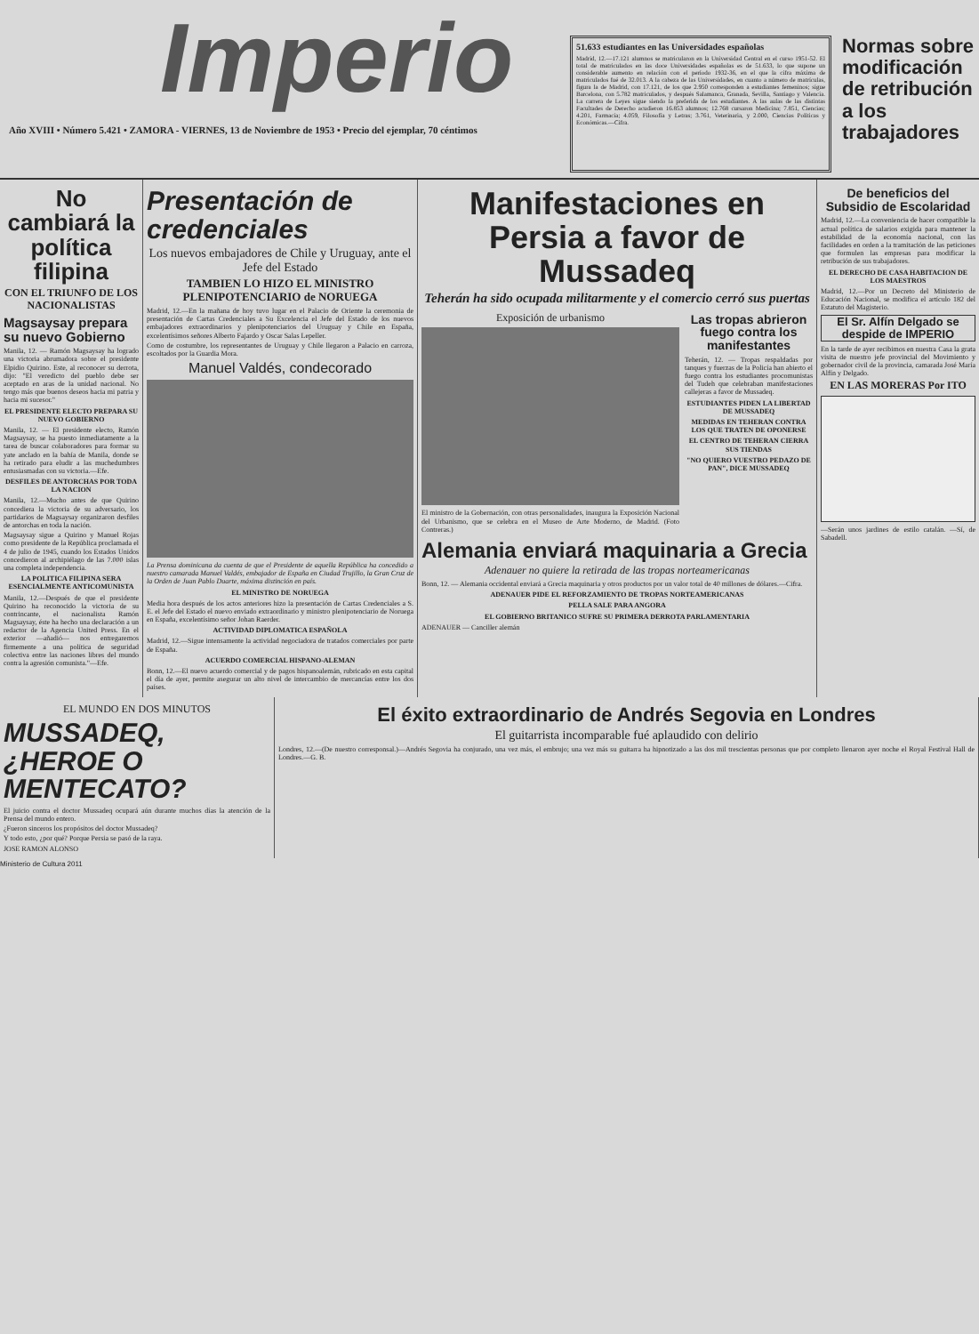Imperio
Año XVIII • Número 5.421 • ZAMORA - VIERNES, 13 de Noviembre de 1953 • Precio del ejemplar, 70 céntimos
51.633 estudiantes en las Universidades españolas
Madrid, 12.—17.121 alumnos se matricularon en la Universidad Central en el curso 1951-52. El total de matriculados en las doce Universidades españolas es de 51.633, lo que supone un considerable aumento en relación con el período 1932-36, en el que la cifra máxima de matriculados fué de 32.013. A la cabeza de las Universidades, en cuanto a número de matrículas, figura la de Madrid, con 17.121, de los que 2.950 corresponden a estudiantes femeninos; sigue Barcelona, con 5.782 matriculados, y después Salamanca, Granada, Sevilla, Santiago y Valencia. La carrera de Leyes sigue siendo la preferida de los estudiantes. A las aulas de las distintas Facultades de Derecho acudieron 16.853 alumnos; 12.768 cursaron Medicina; 7.851, Ciencias; 4.201, Farmacia; 4.059, Filosofía y Letras; 3.761, Veterinaria, y 2.000, Ciencias Políticas y Económicas.—Cifra.
Normas sobre modificación de retribución a los trabajadores
No cambiará la política filipina
CON EL TRIUNFO DE LOS NACIONALISTAS
Magsaysay prepara su nuevo Gobierno
Manila, 12. — Ramón Magsaysay ha logrado una victoria abrumadora sobre el presidente Elpidio Quirino. Este, al reconocer su derrota, dijo: "El veredicto del pueblo debe ser aceptado en aras de la unidad nacional. No tengo más que buenos deseos hacia mi patria y hacia mi sucesor."
EL PRESIDENTE ELECTO PREPARA SU NUEVO GOBIERNO
Manila, 12. — El presidente electo, Ramón Magsaysay, se ha puesto inmediatamente a la tarea de buscar colaboradores para formar su yate anclado en la bahía de Manila, donde se ha retirado para eludir a las muchedumbres entusiasmadas con su victoria.—Efe.
DESFILES DE ANTORCHAS POR TODA LA NACION
Manila, 12.—Mucho antes de que Quirino concediera la victoria de su adversario, los partidarios de Magsaysay organizaron desfiles de antorchas en toda la nación.
Magsaysay sigue a Quirino y Manuel Rojas como presidente de la República proclamada el 4 de julio de 1945, cuando los Estados Unidos concedieron al archipiélago de las 7.000 islas una completa independencia.
LA POLITICA FILIPINA SERA ESENCIALMENTE ANTICOMUNISTA
Manila, 12.—Después de que el presidente Quirino ha reconocido la victoria de su contrincante, el nacionalista Ramón Magsaysay, éste ha hecho una declaración a un redactor de la Agencia United Press. En el exterior —añadió— nos entregaremos firmemente a una política de seguridad colectiva entre las naciones libres del mundo contra la agresión comunista."—Efe.
Presentación de credenciales
Los nuevos embajadores de Chile y Uruguay, ante el Jefe del Estado
TAMBIEN LO HIZO EL MINISTRO PLENIPOTENCIARIO de NORUEGA
Madrid, 12.—En la mañana de hoy tuvo lugar en el Palacio de Oriente la ceremonia de presentación de Cartas Credenciales a Su Excelencia el Jefe del Estado de los nuevos embajadores extraordinarios y plenipotenciarios del Uruguay y Chile en España, excelentísimos señores Alberto Fajardo y Oscar Salas Lepeller.
Como de costumbre, los representantes de Uruguay y Chile llegaron a Palacio en carroza, escoltados por la Guardia Mora.
Manuel Valdés, condecorado
La Prensa dominicana da cuenta de que el Presidente de aquella República ha concedido a nuestro camarada Manuel Valdés, embajador de España en Ciudad Trujillo, la Gran Cruz de la Orden de Juan Pablo Duarte, máxima distinción en país.
EL MINISTRO DE NORUEGA
Media hora después de los actos anteriores hizo la presentación de Cartas Credenciales a S. E. el Jefe del Estado el nuevo enviado extraordinario y ministro plenipotenciario de Noruega en España, excelentísimo señor Johan Raerder.
ACTIVIDAD DIPLOMATICA ESPAÑOLA
Madrid, 12.—Sigue intensamente la actividad negociadora de tratados comerciales por parte de España.
ACUERDO COMERCIAL HISPANO-ALEMAN
Bonn, 12.—El nuevo acuerdo comercial y de pagos hispanoalemán, rubricado en esta capital el día de ayer, permite asegurar un alto nivel de intercambio de mercancías entre los dos países.
Manifestaciones en Persia a favor de Mussadeq
Teherán ha sido ocupada militarmente y el comercio cerró sus puertas
Exposición de urbanismo
El ministro de la Gobernación, con otras personalidades, inaugura la Exposición Nacional del Urbanismo, que se celebra en el Museo de Arte Moderno, de Madrid. (Foto Contreras.)
Las tropas abrieron fuego contra los manifestantes
Teherán, 12. — Tropas respaldadas por tanques y fuerzas de la Policía han abierto el fuego contra los estudiantes procomunistas del Tudeh que celebraban manifestaciones callejeras a favor de Mussadeq.
ESTUDIANTES PIDEN LA LIBERTAD DE MUSSADEQ
MEDIDAS EN TEHERAN CONTRA LOS QUE TRATEN DE OPONERSE
EL CENTRO DE TEHERAN CIERRA SUS TIENDAS
"NO QUIERO VUESTRO PEDAZO DE PAN", DICE MUSSADEQ
Alemania enviará maquinaria a Grecia
Adenauer no quiere la retirada de las tropas norteamericanas
Bonn, 12. — Alemania occidental enviará a Grecia maquinaria y otros productos por un valor total de 40 millones de dólares.—Cifra.
ADENAUER PIDE EL REFORZAMIENTO DE TROPAS NORTEAMERICANAS
PELLA SALE PARA ANGORA
EL GOBIERNO BRITANICO SUFRE SU PRIMERA DERROTA PARLAMENTARIA
ADENAUER — Canciller alemán
De beneficios del Subsidio de Escolaridad
Madrid, 12.—La conveniencia de hacer compatible la actual política de salarios exigida para mantener la estabilidad de la economía nacional, con las facilidades en orden a la tramitación de las peticiones que formulen las empresas para modificar la retribución de sus trabajadores.
EL DERECHO DE CASA HABITACION DE LOS MAESTROS
Madrid, 12.—Por un Decreto del Ministerio de Educación Nacional, se modifica el artículo 182 del Estatuto del Magisterio.
El Sr. Alfín Delgado se despide de IMPERIO
En la tarde de ayer recibimos en nuestra Casa la grata visita de nuestro jefe provincial del Movimiento y gobernador civil de la provincia, camarada José María Alfín y Delgado.
EN LAS MORERAS Por ITO
—Serán unos jardines de estilo catalán. —Sí, de Sabadell.
EL MUNDO EN DOS MINUTOS
MUSSADEQ, ¿HEROE O MENTECATO?
El juicio contra el doctor Mussadeq ocupará aún durante muchos días la atención de la Prensa del mundo entero.
¿Fueron sinceros los propósitos del doctor Mussadeq?
Y todo esto, ¿por qué? Porque Persia se pasó de la raya.
JOSE RAMON ALONSO
El éxito extraordinario de Andrés Segovia en Londres
El guitarrista incomparable fué aplaudido con delirio
Londres, 12.—(De nuestro corresponsal.)—Andrés Segovia ha conjurado, una vez más, el embrujo; una vez más su guitarra ha hipnotizado a las dos mil trescientas personas que por completo llenaron ayer noche el Royal Festival Hall de Londres.—G. B.
Ministerio de Cultura 2011